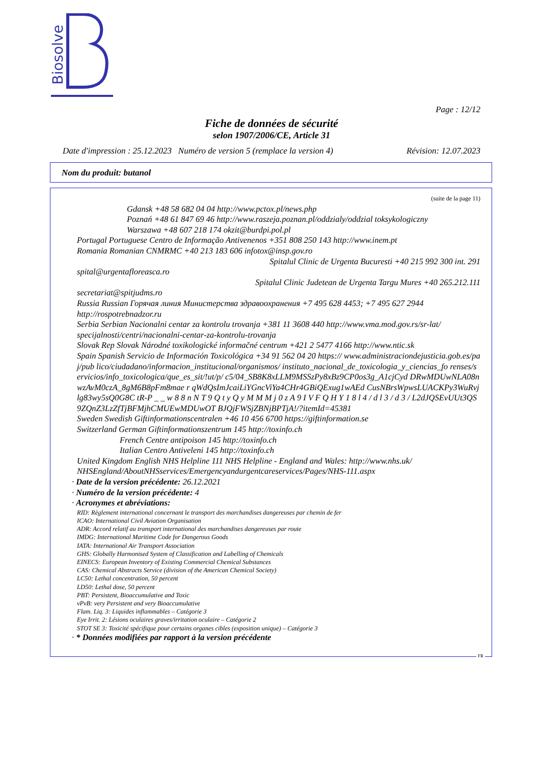Biosolve
Page : 12/12
Fiche de données de sécurité
selon 1907/2006/CE, Article 31
Date d'impression : 25.12.2023 Numéro de version 5 (remplace la version 4) Révision: 12.07.2023
Nom du produit: butanol
(suite de la page 11)
Gdansk +48 58 682 04 04 http://www.pctox.pl/news.php
Poznań +48 61 847 69 46 http://www.raszeja.poznan.pl/oddzialy/oddzial toksykologiczny
Warszawa +48 607 218 174 okzit@burdpi.pol.pl
Portugal Portuguese Centro de Informação Antivenenos +351 808 250 143 http://www.inem.pt
Romania Romanian CNMRMC +40 213 183 606 infotox@insp.gov.ro
Spitalul Clinic de Urgenta Bucuresti +40 215 992 300 int. 291
spital@urgentafloreasca.ro
Spitalul Clinic Judetean de Urgenta Targu Mures +40 265.212.111
secretariat@spitjudms.ro
Russia Russian Горячая линия Министерства здравоохранения +7 495 628 4453; +7 495 627 2944 http://rospotrebnadzor.ru
Serbia Serbian Nacionalni centar za kontrolu trovanja +381 11 3608 440 http://www.vma.mod.gov.rs/sr-lat/ specijalnosti/centri/nacionalni-centar-za-kontrolu-trovanja
Slovak Rep Slovak Národné toxikologické informačné centrum +421 2 5477 4166 http://www.ntic.sk
Spain Spanish Servicio de Información Toxicológica +34 91 562 04 20 https:// www.administraciondejusticia.gob.es/paj/pub lico/ciudadano/informacion_institucional/organismos/ instituto_nacional_de_toxicologia_y_ciencias_fo renses/servicios/info_toxicologica/que_es_sit/!ut/p/ c5/04_SB8K8xLLM9MSSzPy8xBz9CP0os3g_A1cjCyd DRwMDUwNLA08nwzAvM0czA_8gM6B8pFm8mae r qWdQsImJcaiLiYGncViYa4CHr4GBiQExug1wAEd CusNBrsWpwsLUACKPy3WuRvjlg83wy5sQ0G8C tR-P _ _ w 8 8 n N T 9 Q t y Q y M M M j 0 z A 9 I V F Q H Y 1 8 l 4 / d l 3 / d 3 / L2dJQSEvUUt3QS9ZQnZ3LzZfTjBFMjhCMUEwMDUwOT BJQjFWSjZBNjBPTjA!/?itemId=45381
Sweden Swedish Giftinformationscentralen +46 10 456 6700 https://giftinformation.se
Switzerland German Giftinformationszentrum 145 http://toxinfo.ch
French Centre antipoison 145 http://toxinfo.ch
Italian Centro Antiveleni 145 http://toxinfo.ch
United Kingdom English NHS Helpline 111 NHS Helpline - England and Wales: http://www.nhs.uk/ NHSEngland/AboutNHSservices/Emergencyandurgentcareservices/Pages/NHS-111.aspx
· Date de la version précédente: 26.12.2021
· Numéro de la version précédente: 4
· Acronymes et abréviations:
RID: Règlement international concernant le transport des marchandises dangereuses par chemin de fer
ICAO: International Civil Aviation Organisation
ADR: Accord relatif au transport international des marchandises dangereuses par route
IMDG: International Maritime Code for Dangerous Goods
IATA: International Air Transport Association
GHS: Globally Harmonised System of Classification and Labelling of Chemicals
EINECS: European Inventory of Existing Commercial Chemical Substances
CAS: Chemical Abstracts Service (division of the American Chemical Society)
LC50: Lethal concentration, 50 percent
LD50: Lethal dose, 50 percent
PBT: Persistent, Bioaccumulative and Toxic
vPvB: very Persistent and very Bioaccumulative
Flam. Liq. 3: Liquides inflammables – Catégorie 3
Eye Irrit. 2: Lésions oculaires graves/irritation oculaire – Catégorie 2
STOT SE 3: Toxicité spécifique pour certains organes cibles (exposition unique) – Catégorie 3
· * Données modifiées par rapport à la version précédente
FR